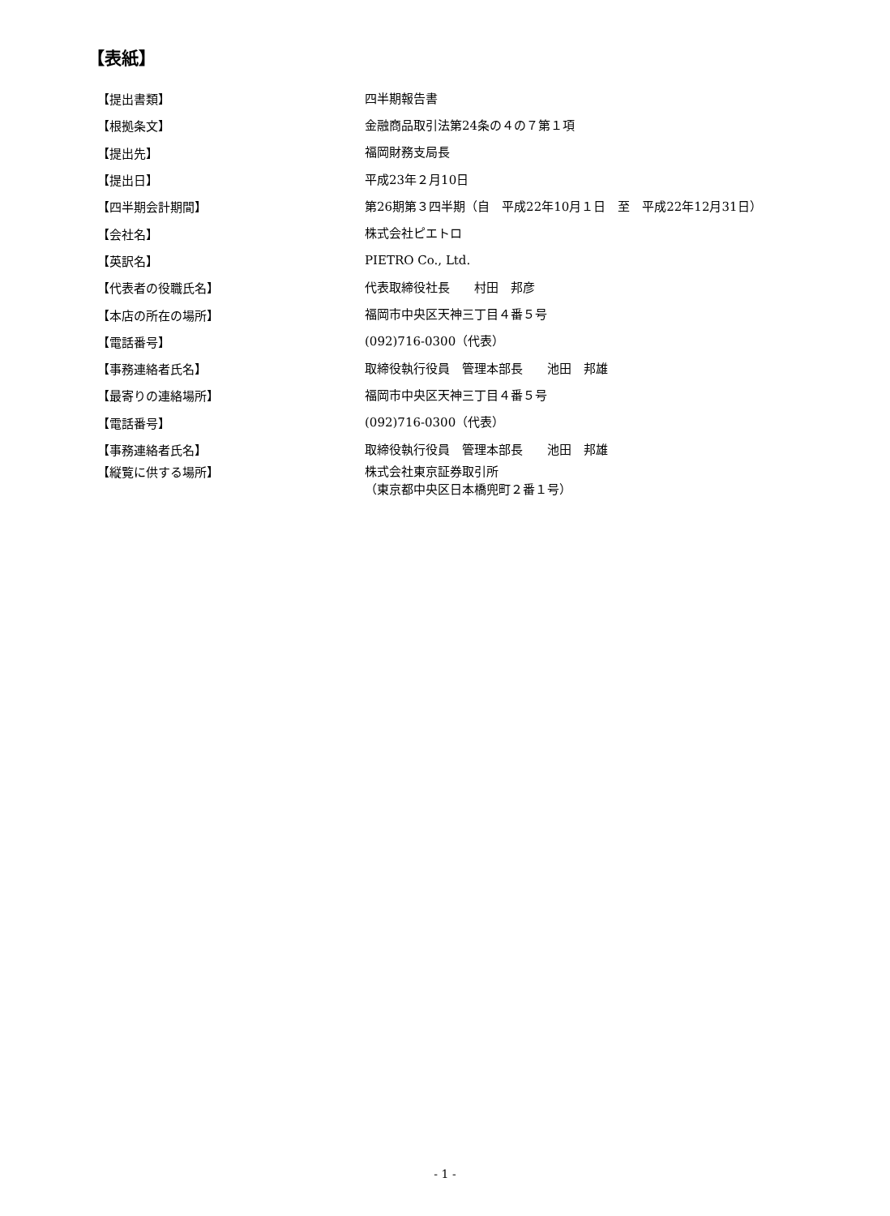【表紙】
【提出書類】
四半期報告書
【根拠条文】
金融商品取引法第24条の４の７第１項
【提出先】
福岡財務支局長
【提出日】
平成23年２月10日
【四半期会計期間】
第26期第３四半期（自　平成22年10月１日　至　平成22年12月31日）
【会社名】
株式会社ピエトロ
【英訳名】
PIETRO Co., Ltd.
【代表者の役職氏名】
代表取締役社長　　村田　邦彦
【本店の所在の場所】
福岡市中央区天神三丁目４番５号
【電話番号】
(092)716-0300（代表）
【事務連絡者氏名】
取締役執行役員　管理本部長　　池田　邦雄
【最寄りの連絡場所】
福岡市中央区天神三丁目４番５号
【電話番号】
(092)716-0300（代表）
【事務連絡者氏名】
取締役執行役員　管理本部長　　池田　邦雄
【縦覧に供する場所】
株式会社東京証券取引所
（東京都中央区日本橋兜町２番１号）
- 1 -